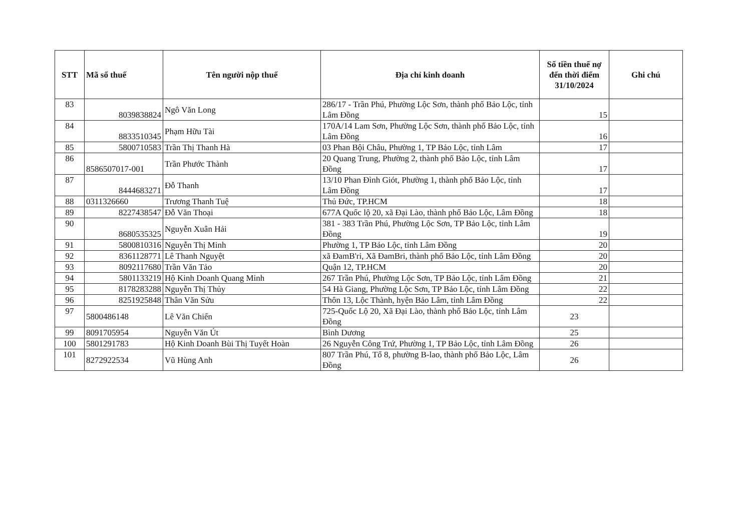| STT | Mã số thuế | Tên người nộp thuế | Địa chỉ kinh doanh | Số tiền thuế nợ đến thời điểm 31/10/2024 | Ghi chú |
| --- | --- | --- | --- | --- | --- |
| 83 | 8039838824 | Ngô Văn Long | 286/17 - Trần Phú, Phường Lộc Sơn, thành phố Bảo Lộc, tỉnh Lâm Đồng | 15 | |
| 84 | 8833510345 | Phạm Hữu Tài | 170A/14 Lam Sơn, Phường Lộc Sơn, thành phố Bảo Lộc, tỉnh Lâm Đồng | 16 | |
| 85 | 5800710583 | Trần Thị Thanh Hà | 03 Phan Bội Châu, Phường 1, TP Bảo Lộc, tỉnh Lâm | 17 | |
| 86 | 8586507017-001 | Trần Phước Thành | 20 Quang Trung, Phường 2, thành phố Bảo Lộc, tỉnh Lâm Đồng | 17 | |
| 87 | 8444683271 | Đỗ Thanh | 13/10 Phan Đình Giót, Phường 1, thành phố Bảo Lộc, tỉnh Lâm Đồng | 17 | |
| 88 | 0311326660 | Trương Thanh Tuệ | Thủ Đức, TP.HCM | 18 | |
| 89 | 8227438547 | Đỗ Văn Thoại | 677A Quốc lộ 20, xã Đại Lào, thành phố Bảo Lộc, Lâm Đồng | 18 | |
| 90 | 8680535325 | Nguyễn Xuân Hải | 381 - 383 Trần Phú, Phường Lộc Sơn, TP Bảo Lộc, tỉnh Lâm Đồng | 19 | |
| 91 | 5800810316 | Nguyễn Thị Minh | Phường 1, TP Bảo Lộc, tỉnh Lâm Đồng | 20 | |
| 92 | 8361128771 | Lê Thanh Nguyệt | xã ĐamB'ri, Xã ĐamBri, thành phố Bảo Lộc, tỉnh Lâm Đồng | 20 | |
| 93 | 8092117680 | Trần Văn Tảo | Quận 12, TP.HCM | 20 | |
| 94 | 5801133219 | Hộ Kinh Doanh Quang Minh | 267 Trần Phú, Phường Lộc Sơn, TP Bảo Lộc, tỉnh Lâm Đồng | 21 | |
| 95 | 8178283288 | Nguyễn Thị Thủy | 54 Hà Giang, Phường Lộc Sơn, TP Bảo Lộc, tỉnh Lâm Đồng | 22 | |
| 96 | 8251925848 | Thân Văn Sửu | Thôn 13, Lộc Thành, hyện Bảo Lâm, tỉnh Lâm Đồng | 22 | |
| 97 | 5800486148 | Lê Văn Chiến | 725-Quốc Lộ 20, Xã Đại Lào, thành phố Bảo Lộc, tỉnh Lâm Đồng | 23 | |
| 99 | 8091705954 | Nguyễn Văn Út | Bình Dương | 25 | |
| 100 | 5801291783 | Hộ Kinh Doanh Bùi Thị Tuyết Hoàn | 26 Nguyễn Công Trứ, Phường 1, TP Bảo Lộc, tỉnh Lâm Đồng | 26 | |
| 101 | 8272922534 | Vũ Hùng Anh | 807 Trần Phú, Tổ 8, phường B-lao, thành phố Bảo Lộc, Lâm Đồng | 26 | |